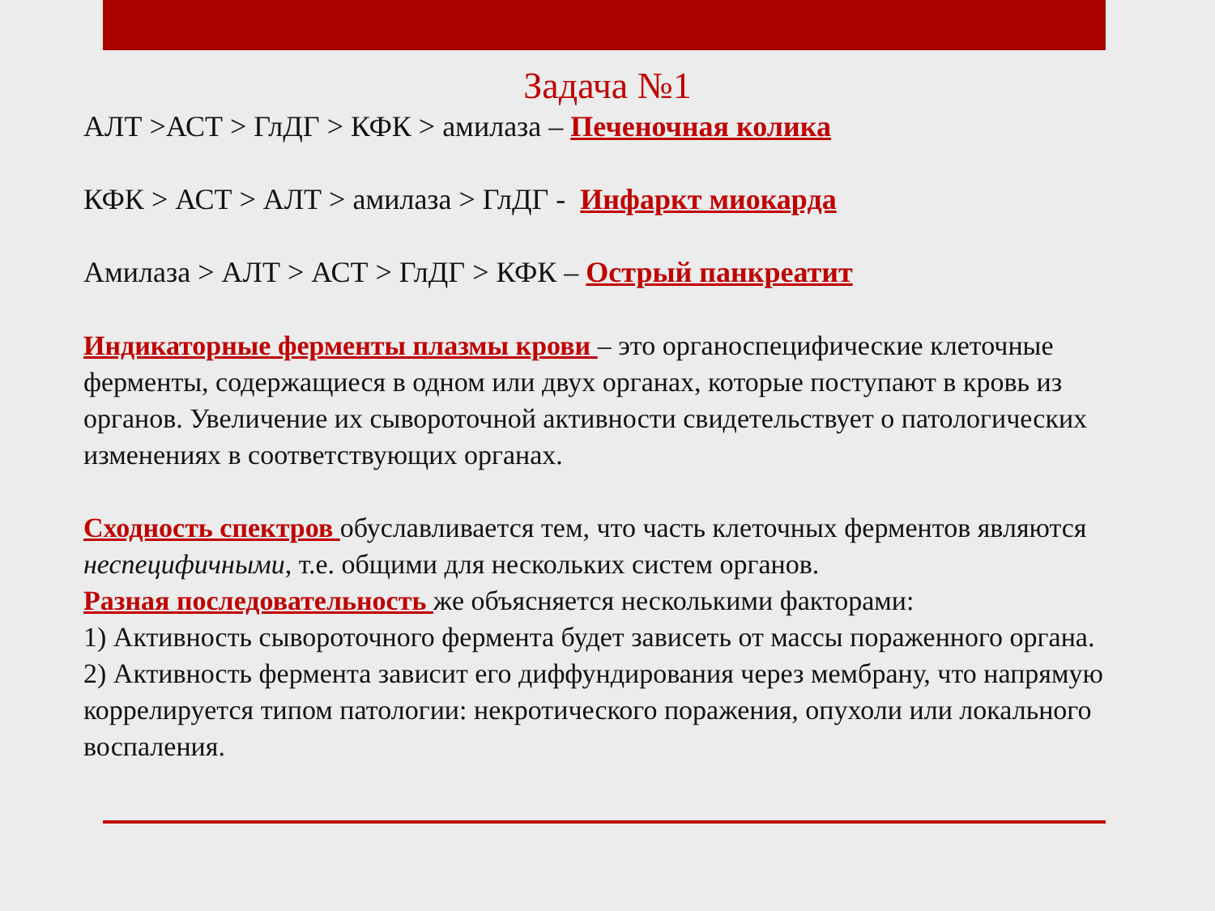Задача №1
АЛТ >АСТ > ГлДГ > КФК > амилаза – Печеночная колика
КФК > АСТ > АЛТ > амилаза > ГлДГ - Инфаркт миокарда
Амилаза > АЛТ > АСТ > ГлДГ > КФК – Острый панкреатит
Индикаторные ферменты плазмы крови – это органоспецифические клеточные ферменты, содержащиеся в одном или двух органах, которые поступают в кровь из органов. Увеличение их сывороточной активности свидетельствует о патологических изменениях в соответствующих органах.
Сходность спектров обуславливается тем, что часть клеточных ферментов являются неспецифичными, т.е. общими для нескольких систем органов.
Разная последовательность же объясняется несколькими факторами:
1) Активность сывороточного фермента будет зависеть от массы пораженного органа.
2) Активность фермента зависит его диффундирования через мембрану, что напрямую коррелируется типом патологии: некротического поражения, опухоли или локального воспаления.